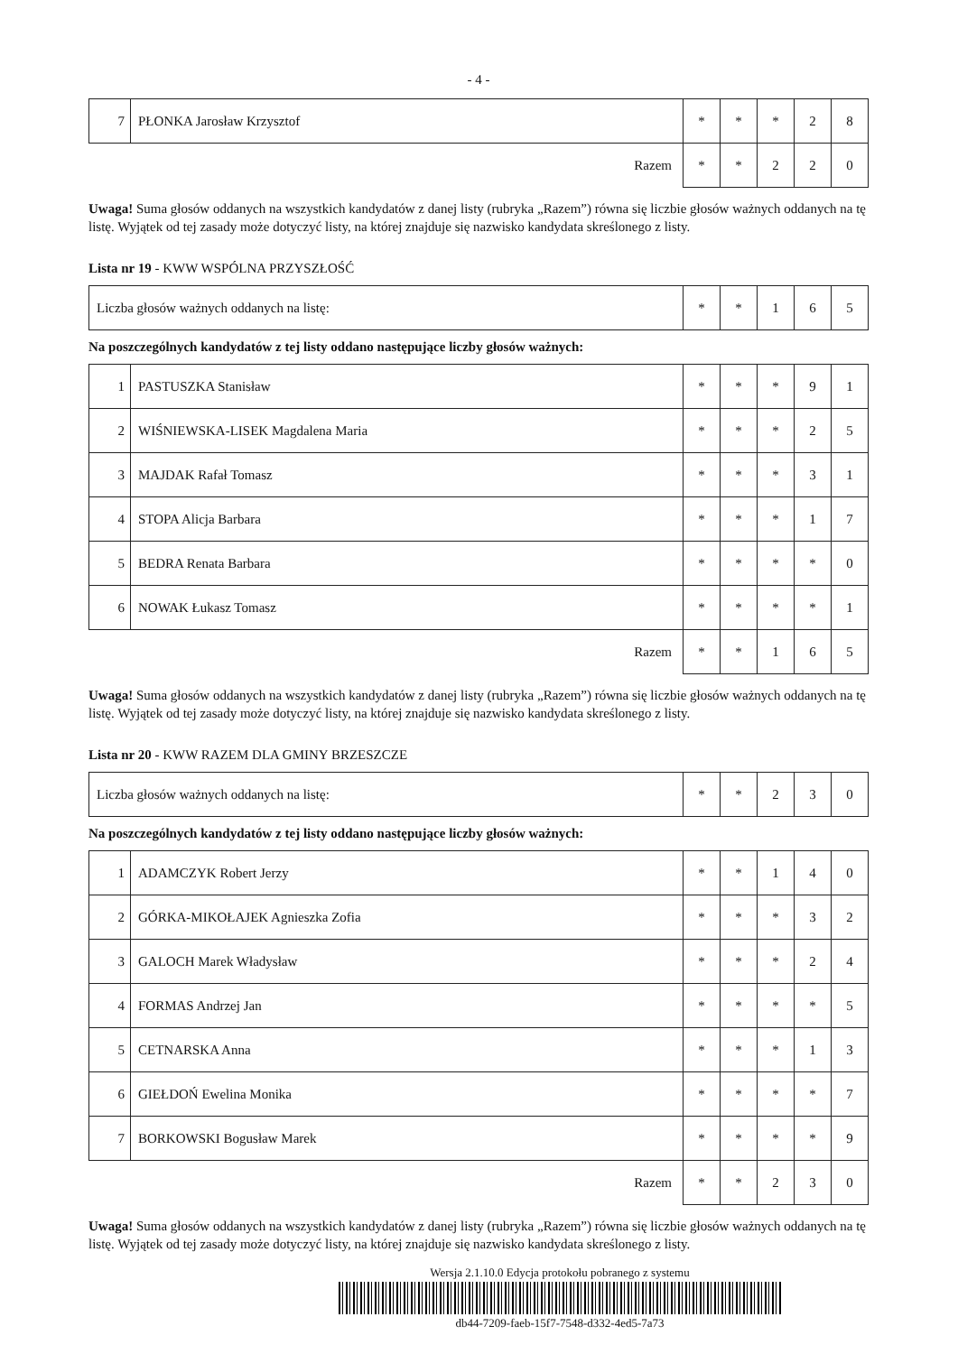- 4 -
| 7 | PŁONKA Jarosław Krzysztof | * | * | * | 2 | 8 |
| Razem | | * | * | 2 | 2 | 0 |
Uwaga! Suma głosów oddanych na wszystkich kandydatów z danej listy (rubryka „Razem”) równa się liczbie głosów ważnych oddanych na tę listę. Wyjątek od tej zasady może dotyczyć listy, na której znajduje się nazwisko kandydata skreślonego z listy.
Lista nr 19 - KWW WSPÓLNA PRZYSZŁOŚĆ
| Liczba głosów ważnych oddanych na listę: | * | * | 1 | 6 | 5 |
Na poszczególnych kandydatów z tej listy oddano następujące liczby głosów ważnych:
| 1 | PASTUSZKA Stanisław | * | * | * | 9 | 1 |
| 2 | WIŚNIEWSKA-LISEK Magdalena Maria | * | * | * | 2 | 5 |
| 3 | MAJDAK Rafał Tomasz | * | * | * | 3 | 1 |
| 4 | STOPA Alicja Barbara | * | * | * | 1 | 7 |
| 5 | BEDRA Renata Barbara | * | * | * | * | 0 |
| 6 | NOWAK Łukasz Tomasz | * | * | * | * | 1 |
| Razem | | * | * | 1 | 6 | 5 |
Uwaga! Suma głosów oddanych na wszystkich kandydatów z danej listy (rubryka „Razem”) równa się liczbie głosów ważnych oddanych na tę listę. Wyjątek od tej zasady może dotyczyć listy, na której znajduje się nazwisko kandydata skreślonego z listy.
Lista nr 20 - KWW RAZEM DLA GMINY BRZESZCZE
| Liczba głosów ważnych oddanych na listę: | * | * | 2 | 3 | 0 |
Na poszczególnych kandydatów z tej listy oddano następujące liczby głosów ważnych:
| 1 | ADAMCZYK Robert Jerzy | * | * | 1 | 4 | 0 |
| 2 | GÓRKA-MIKOŁAJEK Agnieszka Zofia | * | * | * | 3 | 2 |
| 3 | GALOCH Marek Władysław | * | * | * | 2 | 4 |
| 4 | FORMAS Andrzej Jan | * | * | * | * | 5 |
| 5 | CETNARSKA Anna | * | * | * | 1 | 3 |
| 6 | GIEŁDOŃ Ewelina Monika | * | * | * | * | 7 |
| 7 | BORKOWSKI Bogusław Marek | * | * | * | * | 9 |
| Razem | | * | * | 2 | 3 | 0 |
Uwaga! Suma głosów oddanych na wszystkich kandydatów z danej listy (rubryka „Razem”) równa się liczbie głosów ważnych oddanych na tę listę. Wyjątek od tej zasady może dotyczyć listy, na której znajduje się nazwisko kandydata skreślonego z listy.
Wersja 2.1.10.0 Edycja protokołu pobranego z systemu
db44-7209-faeb-15f7-7548-d332-4ed5-7a73